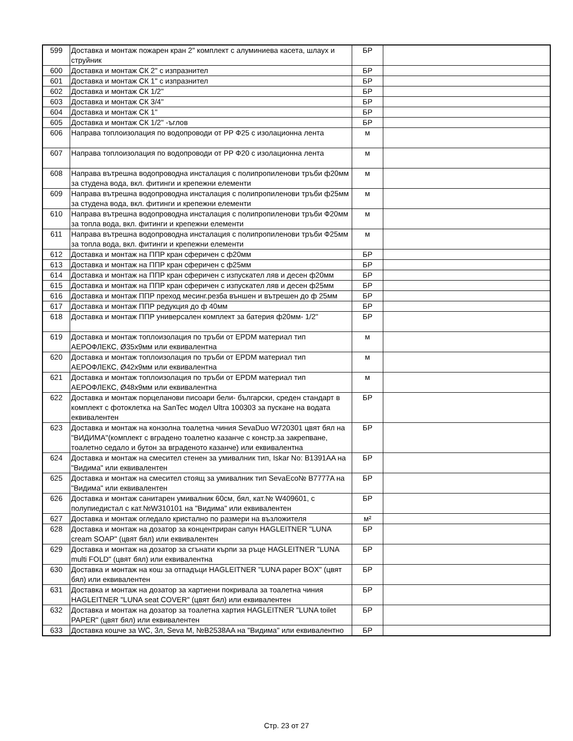| 599 | Доставка и монтаж пожарен кран 2" комплект с алуминиева касета, шлаух и струйник | БР | |
| 600 | Доставка и монтаж СК 2" с изпразнител | БР | |
| 601 | Доставка и монтаж СК 1" с изпразнител | БР | |
| 602 | Доставка и монтаж СК 1/2" | БР | |
| 603 | Доставка и монтаж СК 3/4" | БР | |
| 604 | Доставка и монтаж СК 1" | БР | |
| 605 | Доставка и монтаж СК 1/2" -ъглов | БР | |
| 606 | Направа топлоизолация по водопроводи от РР Ф25 с изолационна лента | м | |
| 607 | Направа топлоизолация по водопроводи от РР Ф20 с изолационна лента | м | |
| 608 | Направа вътрешна водопроводна инсталация с полипропиленови тръби ф20мм за студена вода, вкл. фитинги и крепежни елементи | м | |
| 609 | Направа вътрешна водопроводна инсталация с полипропиленови тръби ф25мм за студена вода, вкл. фитинги и крепежни елементи | м | |
| 610 | Направа вътрешна водопроводна инсталация с полипропиленови тръби Ф20мм за топла вода, вкл. фитинги и крепежни елементи | м | |
| 611 | Направа вътрешна водопроводна инсталация с полипропиленови тръби Ф25мм за топла вода, вкл. фитинги и крепежни елементи | м | |
| 612 | Доставка и монтаж на ППР кран сферичен с ф20мм | БР | |
| 613 | Доставка и монтаж на ППР кран сферичен с ф25мм | БР | |
| 614 | Доставка и монтаж на ППР кран сферичен с изпускател ляв и десен ф20мм | БР | |
| 615 | Доставка и монтаж на ППР кран сферичен с изпускател ляв и десен ф25мм | БР | |
| 616 | Доставка и монтаж ППР преход месинг.резба външен и вътрешен до ф 25мм | БР | |
| 617 | Доставка и монтаж ППР редукция до ф 40мм | БР | |
| 618 | Доставка и монтаж ППР универсален комплект за батерия ф20мм- 1/2" | БР | |
| 619 | Доставка и монтаж топлоизолация по тръби от EPDM материал тип АЕРОФЛЕКС, Ø35x9мм или еквивалентна | м | |
| 620 | Доставка и монтаж топлоизолация по тръби от EPDM материал тип АЕРОФЛЕКС, Ø42x9мм или еквивалентна | м | |
| 621 | Доставка и монтаж топлоизолация по тръби от EPDM материал тип АЕРОФЛЕКС, Ø48x9мм или еквивалентна | м | |
| 622 | Доставка и монтаж порцеланови писоари бели- български, среден стандарт в комплект с фотоклетка на SanTec модел Ultra 100303 за пускане на водата еквивалентен | БР | |
| 623 | Доставка и монтаж на конзолна тоалетна чиния SevaDuo W720301 цвят бял на "ВИДИМА"(комплект с вградено тоалетно казанче с констр.за закрепване, тоалетно седало и бутон за вграденото казанче) или еквивалентна | БР | |
| 624 | Доставка и монтаж на смесител стенен за умивалник тип, Iskar No: B1391AA на "Видима" или еквивалентен | БР | |
| 625 | Доставка и монтаж на смесител стоящ за умивалник тип SevaEco№ B7777A на "Видима" или еквивалентен | БР | |
| 626 | Доставка и монтаж санитарен умивалник 60см, бял, кат.№ W409601, с полупиедистал с кат.№W310101 на "Видима" или еквивалентен | БР | |
| 627 | Доставка и монтаж огледало кристално по размери на възложителя | м² | |
| 628 | Доставка и монтаж на дозатор за концентриран сапун HAGLEITNER "LUNA cream SOAP" (цвят бял) или еквивалентен | БР | |
| 629 | Доставка и монтаж на дозатор за сгънати кърпи за ръце HAGLEITNER "LUNA multi FOLD" (цвят бял) или еквивалентна | БР | |
| 630 | Доставка и монтаж на кош за отпадъци HAGLEITNER "LUNA paper BOX" (цвят бял) или еквивалентен | БР | |
| 631 | Доставка и монтаж на дозатор за хартиени покривала за тоалетна чиния HAGLEITNER "LUNA seat COVER" (цвят бял) или еквивалентен | БР | |
| 632 | Доставка и монтаж на дозатор за тоалетна хартия HAGLEITNER "LUNA toilet PAPER" (цвят бял) или еквивалентен | БР | |
| 633 | Доставка кошче за WC, 3л, Seva M, №B2538AA на "Видима" или еквивалентно | БР | |
Стр. 23 от 27